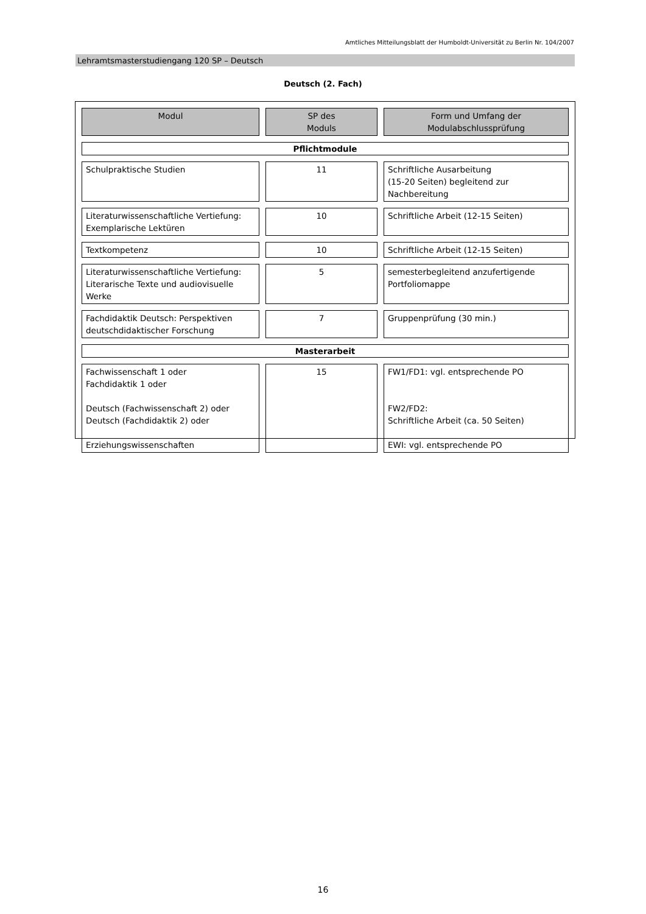Amtliches Mitteilungsblatt der Humboldt-Universität zu Berlin Nr. 104/2007
Lehramtsmasterstudiengang 120 SP – Deutsch
Deutsch (2. Fach)
| Modul | SP des Moduls | Form und Umfang der Modulabschlussprüfung |
| --- | --- | --- |
| Pflichtmodule | | |
| Schulpraktische Studien | 11 | Schriftliche Ausarbeitung (15-20 Seiten) begleitend zur Nachbereitung |
| Literaturwissenschaftliche Vertiefung: Exemplarische Lektüren | 10 | Schriftliche Arbeit (12-15 Seiten) |
| Textkompetenz | 10 | Schriftliche Arbeit (12-15 Seiten) |
| Literaturwissenschaftliche Vertiefung: Literarische Texte und audiovisuelle Werke | 5 | semesterbegleitend anzufertigende Portfoliomappe |
| Fachdidaktik Deutsch: Perspektiven deutschdidaktischer Forschung | 7 | Gruppenprüfung (30 min.) |
| Masterarbeit | | |
| Fachwissenschaft 1 oder Fachdidaktik 1 oder Deutsch (Fachwissenschaft 2) oder Deutsch (Fachdidaktik 2) oder Erziehungswissenschaften | 15 | FW1/FD1: vgl. entsprechende PO FW2/FD2: Schriftliche Arbeit (ca. 50 Seiten) EWI: vgl. entsprechende PO |
16